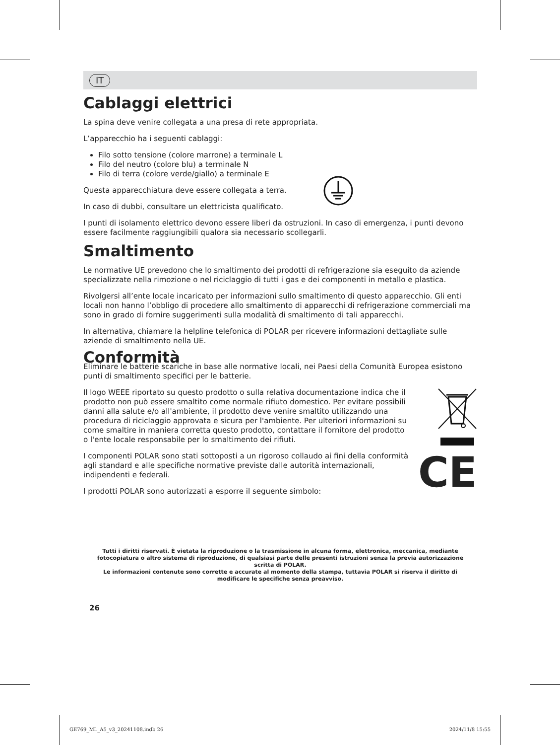IT
Cablaggi elettrici
La spina deve venire collegata a una presa di rete appropriata.
L’apparecchio ha i seguenti cablaggi:
Filo sotto tensione (colore marrone) a terminale L
Filo del neutro (colore blu) a terminale N
Filo di terra (colore verde/giallo) a terminale E
Questa apparecchiatura deve essere collegata a terra.
In caso di dubbi, consultare un elettricista qualificato.
I punti di isolamento elettrico devono essere liberi da ostruzioni. In caso di emergenza, i punti devono essere facilmente raggiungibili qualora sia necessario scollegarli.
Smaltimento
Le normative UE prevedono che lo smaltimento dei prodotti di refrigerazione sia eseguito da aziende specializzate nella rimozione o nel riciclaggio di tutti i gas e dei componenti in metallo e plastica.
Rivolgersi all’ente locale incaricato per informazioni sullo smaltimento di questo apparecchio. Gli enti locali non hanno l’obbligo di procedere allo smaltimento di apparecchi di refrigerazione commerciali ma sono in grado di fornire suggerimenti sulla modalità di smaltimento di tali apparecchi.
In alternativa, chiamare la helpline telefonica di POLAR per ricevere informazioni dettagliate sulle aziende di smaltimento nella UE.
Conformità
Eliminare le batterie scariche in base alle normative locali, nei Paesi della Comunità Europea esistono punti di smaltimento specifici per le batterie.
Il logo WEEE riportato su questo prodotto o sulla relativa documentazione indica che il prodotto non può essere smaltito come normale rifiuto domestico. Per evitare possibili danni alla salute e/o all'ambiente, il prodotto deve venire smaltito utilizzando una procedura di riciclaggio approvata e sicura per l'ambiente. Per ulteriori informazioni su come smaltire in maniera corretta questo prodotto, contattare il fornitore del prodotto o l'ente locale responsabile per lo smaltimento dei rifiuti.
I componenti POLAR sono stati sottoposti a un rigoroso collaudo ai fini della conformità agli standard e alle specifiche normative previste dalle autorità internazionali, indipendenti e federali.
I prodotti POLAR sono autorizzati a esporre il seguente simbolo:
CE
Tutti i diritti riservati. È vietata la riproduzione o la trasmissione in alcuna forma, elettronica, meccanica, mediante fotocopiatura o altro sistema di riproduzione, di qualsiasi parte delle presenti istruzioni senza la previa autorizzazione scritta di POLAR.
Le informazioni contenute sono corrette e accurate al momento della stampa, tuttavia POLAR si riserva il diritto di modificare le specifiche senza preavviso.
26
GE769_ML_A5_v3_20241108.indb 26 2024/11/8 15:55